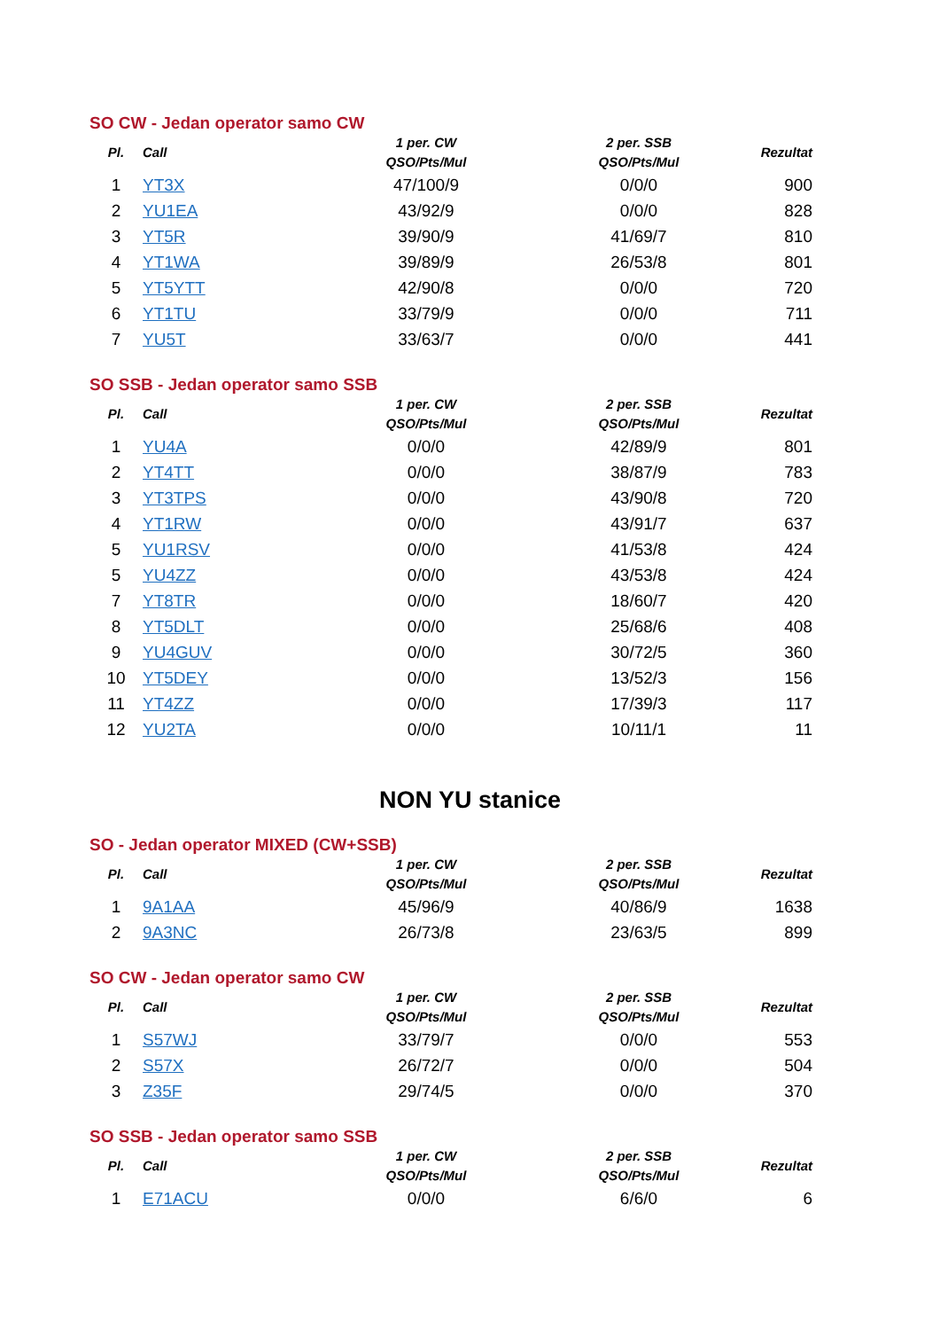SO CW - Jedan operator samo CW
| Pl. | Call | 1 per. CW QSO/Pts/Mul | 2 per. SSB QSO/Pts/Mul | Rezultat |
| --- | --- | --- | --- | --- |
| 1 | YT3X | 47/100/9 | 0/0/0 | 900 |
| 2 | YU1EA | 43/92/9 | 0/0/0 | 828 |
| 3 | YT5R | 39/90/9 | 41/69/7 | 810 |
| 4 | YT1WA | 39/89/9 | 26/53/8 | 801 |
| 5 | YT5YTT | 42/90/8 | 0/0/0 | 720 |
| 6 | YT1TU | 33/79/9 | 0/0/0 | 711 |
| 7 | YU5T | 33/63/7 | 0/0/0 | 441 |
SO SSB - Jedan operator samo SSB
| Pl. | Call | 1 per. CW QSO/Pts/Mul | 2 per. SSB QSO/Pts/Mul | Rezultat |
| --- | --- | --- | --- | --- |
| 1 | YU4A | 0/0/0 | 42/89/9 | 801 |
| 2 | YT4TT | 0/0/0 | 38/87/9 | 783 |
| 3 | YT3TPS | 0/0/0 | 43/90/8 | 720 |
| 4 | YT1RW | 0/0/0 | 43/91/7 | 637 |
| 5 | YU1RSV | 0/0/0 | 41/53/8 | 424 |
| 5 | YU4ZZ | 0/0/0 | 43/53/8 | 424 |
| 7 | YT8TR | 0/0/0 | 18/60/7 | 420 |
| 8 | YT5DLT | 0/0/0 | 25/68/6 | 408 |
| 9 | YU4GUV | 0/0/0 | 30/72/5 | 360 |
| 10 | YT5DEY | 0/0/0 | 13/52/3 | 156 |
| 11 | YT4ZZ | 0/0/0 | 17/39/3 | 117 |
| 12 | YU2TA | 0/0/0 | 10/11/1 | 11 |
NON YU stanice
SO - Jedan operator MIXED (CW+SSB)
| Pl. | Call | 1 per. CW QSO/Pts/Mul | 2 per. SSB QSO/Pts/Mul | Rezultat |
| --- | --- | --- | --- | --- |
| 1 | 9A1AA | 45/96/9 | 40/86/9 | 1638 |
| 2 | 9A3NC | 26/73/8 | 23/63/5 | 899 |
SO CW - Jedan operator samo CW
| Pl. | Call | 1 per. CW QSO/Pts/Mul | 2 per. SSB QSO/Pts/Mul | Rezultat |
| --- | --- | --- | --- | --- |
| 1 | S57WJ | 33/79/7 | 0/0/0 | 553 |
| 2 | S57X | 26/72/7 | 0/0/0 | 504 |
| 3 | Z35F | 29/74/5 | 0/0/0 | 370 |
SO SSB - Jedan operator samo SSB
| Pl. | Call | 1 per. CW QSO/Pts/Mul | 2 per. SSB QSO/Pts/Mul | Rezultat |
| --- | --- | --- | --- | --- |
| 1 | E71ACU | 0/0/0 | 6/6/0 | 6 |